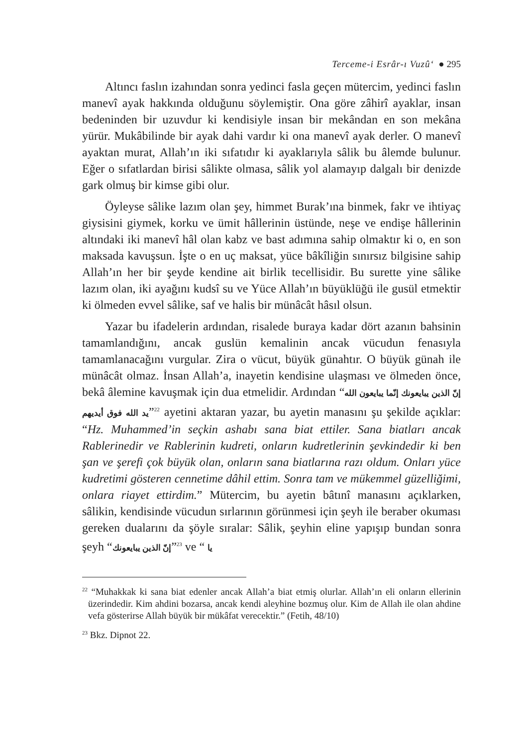Terceme-i Esrâr-ı Vuzû‘ ● 295
Altıncı faslın izahından sonra yedinci fasla geçen mütercim, yedinci faslın manevî ayak hakkında olduğunu söylemiştir. Ona göre zâhirî ayaklar, insan bedeninden bir uzuvdur ki kendisiyle insan bir mekândan en son mekâna yürür. Mukâbilinde bir ayak dahi vardır ki ona manevî ayak derler. O manevî ayaktan murat, Allah’ın iki sıfatıdır ki ayaklarıyla sâlik bu âlemde bulunur. Eğer o sıfatlardan birisi sâlikte olmasa, sâlik yol alamayıp dalgalı bir denizde gark olmuş bir kimse gibi olur.
Öyleyse sâlike lazım olan şey, himmet Burak’ına binmek, fakr ve ihtiyaç giysisini giymek, korku ve ümit hâllerinin üstünde, neşe ve endişe hâllerinin altındaki iki manevî hâl olan kabz ve bast adımına sahip olmaktır ki o, en son maksada kavuşsun. İşte o en uç maksat, yüce bâkîliğin sınırsız bilgisine sahip Allah’ın her bir şeyde kendine ait birlik tecellisidir. Bu surette yine sâlike lazım olan, iki ayağını kudsî su ve Yüce Allah’ın büyüklüğü ile gusül etmektir ki ölmeden evvel sâlike, saf ve halis bir münâcât hâsıl olsun.
Yazar bu ifadelerin ardından, risalede buraya kadar dört azanın bahsinin tamamlandığını, ancak guslün kemalinin ancak vücudun fenasıyla tamamlanacağını vurgular. Zira o vücut, büyük günahtır. O büyük günah ile münâcât olmaz. İnsan Allah’a, inayetin kendisine ulaşması ve ölmeden önce, bekâ âlemine kavuşmak için dua etmelidir. Ardından “إنّ الذين يبايعونك إنّما يبايعون الله يد الله فوق أيديهم”<sup>22</sup> ayetini aktaran yazar, bu ayetin manasını şu şekilde açıklar: “Hz. Muhammed’in seçkin ashabı sana biat ettiler. Sana biatları ancak Rablerinedir ve Rablerinin kudreti, onların kudretlerinin şevkindedir ki ben şan ve şerefi çok büyük olan, onların sana biatlarına razı oldum. Onları yüce kudretimi gösteren cennetime dâhil ettim. Sonra tam ve mükemmel güzelliğimi, onlara riayet ettirdim.” Mütercim, bu ayetin bâtınî manasını açıklarken, sâlikin, kendisinde vücudun sırlarının görünmesi için şeyh ile beraber okuması gereken dualarını da şöyle sıralar: Sâlik, şeyhin eline yapışıp bundan sonra şeyh “إنّ الذين يبايعونك”<sup>23</sup> ve “ يا
<sup>22</sup> “Muhakkak ki sana biat edenler ancak Allah’a biat etmiş olurlar. Allah’ın eli onların ellerinin üzerindedir. Kim ahdini bozarsa, ancak kendi aleyhine bozmuş olur. Kim de Allah ile olan ahdine vefa gösterirse Allah büyük bir mükâfat verecektir.” (Fetih, 48/10)
<sup>23</sup> Bkz. Dipnot 22.